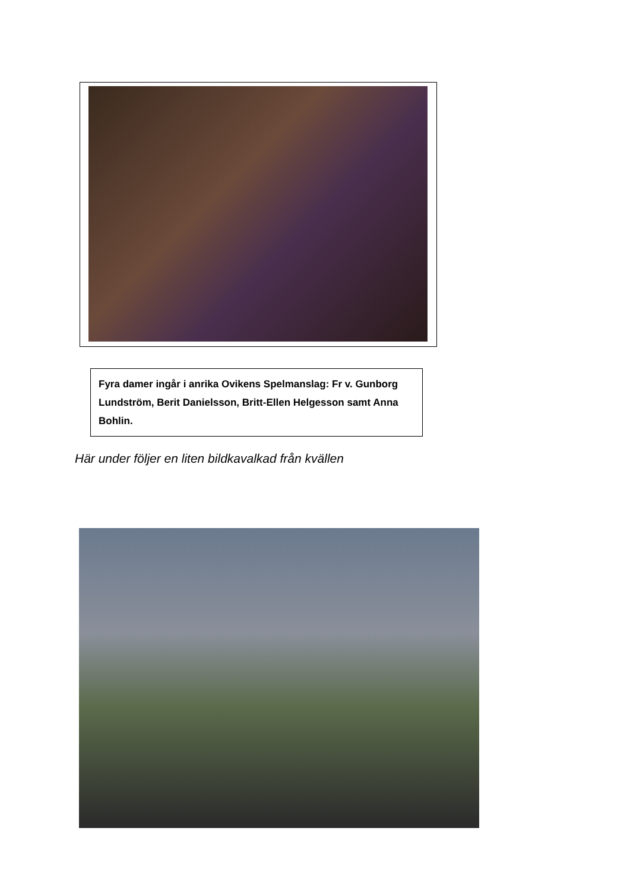Fyra damer ingår i anrika Ovikens Spelmanslag: Fr v. Gunborg Lundström, Berit Danielsson, Britt-Ellen Helgesson samt Anna Bohlin.
Här under följer en liten bildkavalkad från kvällen